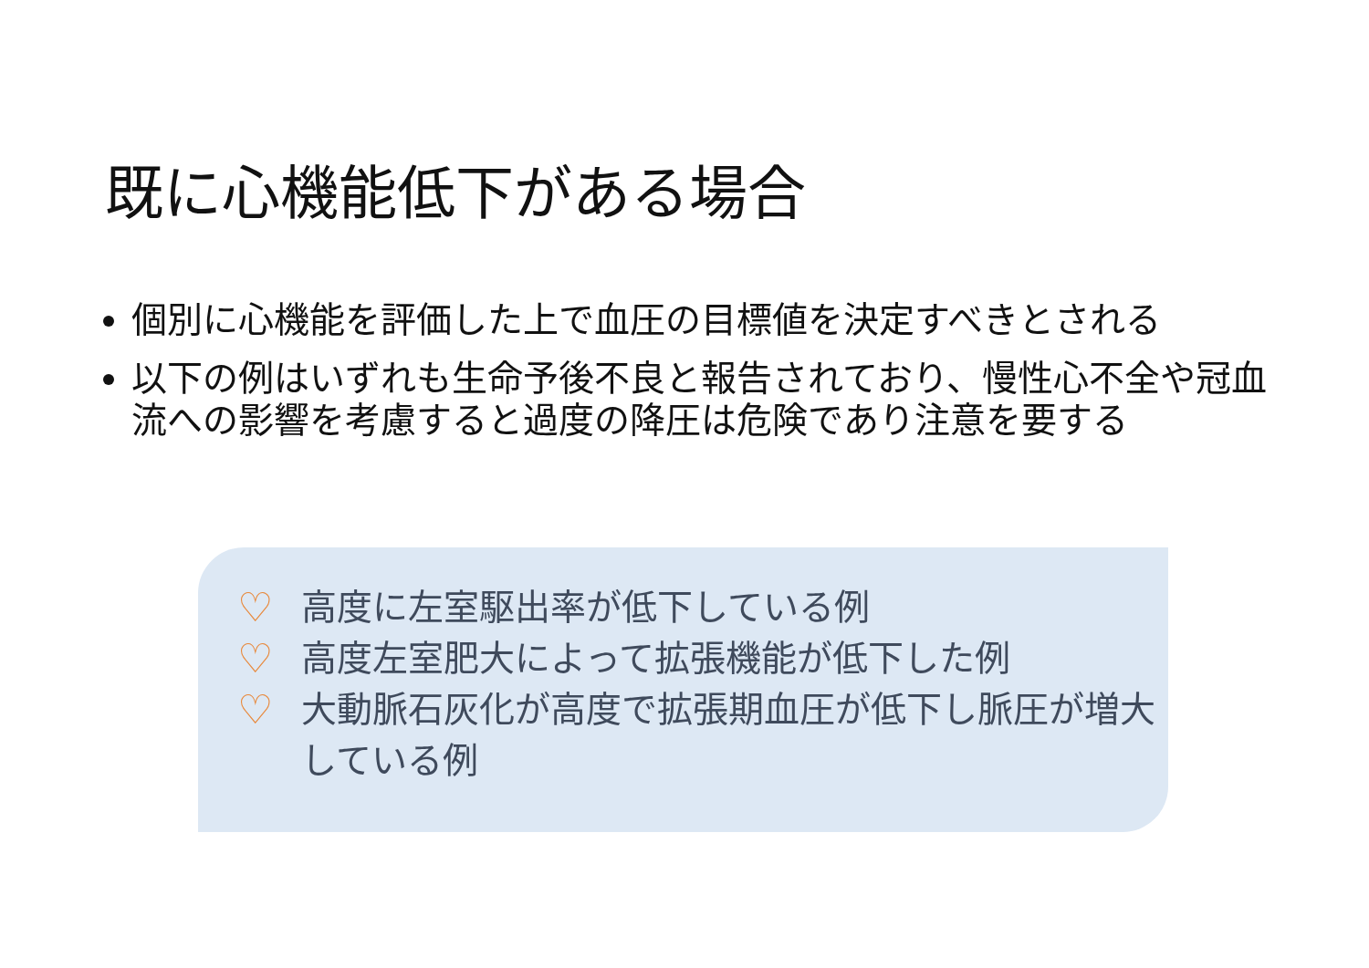既に心機能低下がある場合
個別に心機能を評価した上で血圧の目標値を決定すべきとされる
以下の例はいずれも生命予後不良と報告されており、慢性心不全や冠血流への影響を考慮すると過度の降圧は危険であり注意を要する
♡ 高度に左室駆出率が低下している例
♡ 高度左室肥大によって拡張機能が低下した例
♡ 大動脈石灰化が高度で拡張期血圧が低下し脈圧が増大している例